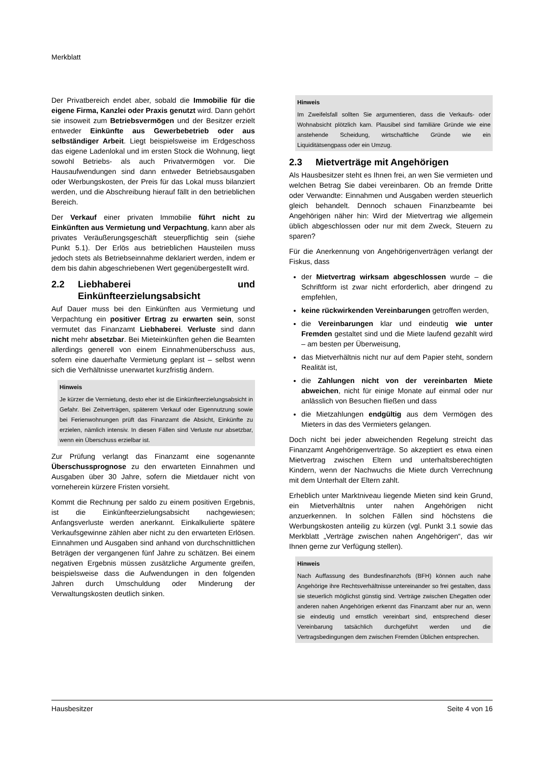Merkblatt
Der Privatbereich endet aber, sobald die Immobilie für die eigene Firma, Kanzlei oder Praxis genutzt wird. Dann gehört sie insoweit zum Betriebsvermögen und der Besitzer erzielt entweder Einkünfte aus Gewerbebetrieb oder aus selbständiger Arbeit. Liegt beispielsweise im Erdgeschoss das eigene Ladenlokal und im ersten Stock die Wohnung, liegt sowohl Betriebs- als auch Privatvermögen vor. Die Hausaufwendungen sind dann entweder Betriebsausgaben oder Werbungskosten, der Preis für das Lokal muss bilanziert werden, und die Abschreibung hierauf fällt in den betrieblichen Bereich.
Der Verkauf einer privaten Immobilie führt nicht zu Einkünften aus Vermietung und Verpachtung, kann aber als privates Veräußerungsgeschäft steuerpflichtig sein (siehe Punkt 5.1). Der Erlös aus betrieblichen Hausteilen muss jedoch stets als Betriebseinnahme deklariert werden, indem er dem bis dahin abgeschriebenen Wert gegenübergestellt wird.
2.2 Liebhaberei und Einkünfteerzielungsabsicht
Auf Dauer muss bei den Einkünften aus Vermietung und Verpachtung ein positiver Ertrag zu erwarten sein, sonst vermutet das Finanzamt Liebhaberei. Verluste sind dann nicht mehr absetzbar. Bei Mieteinkünften gehen die Beamten allerdings generell von einem Einnahmenüberschuss aus, sofern eine dauerhafte Vermietung geplant ist – selbst wenn sich die Verhältnisse unerwartet kurzfristig ändern.
Hinweis
Je kürzer die Vermietung, desto eher ist die Einkünfteerzielungsabsicht in Gefahr. Bei Zeitverträgen, späterem Verkauf oder Eigennutzung sowie bei Ferienwohnungen prüft das Finanzamt die Absicht, Einkünfte zu erzielen, nämlich intensiv. In diesen Fällen sind Verluste nur absetzbar, wenn ein Überschuss erzielbar ist.
Zur Prüfung verlangt das Finanzamt eine sogenannte Überschussprognose zu den erwarteten Einnahmen und Ausgaben über 30 Jahre, sofern die Mietdauer nicht von vorneherein kürzere Fristen vorsieht.
Kommt die Rechnung per saldo zu einem positiven Ergebnis, ist die Einkünfteerzielungsabsicht nachgewiesen; Anfangsverluste werden anerkannt. Einkalkulierte spätere Verkaufsgewinne zählen aber nicht zu den erwarteten Erlösen. Einnahmen und Ausgaben sind anhand von durchschnittlichen Beträgen der vergangenen fünf Jahre zu schätzen. Bei einem negativen Ergebnis müssen zusätzliche Argumente greifen, beispielsweise dass die Aufwendungen in den folgenden Jahren durch Umschuldung oder Minderung der Verwaltungskosten deutlich sinken.
Hinweis
Im Zweifelsfall sollten Sie argumentieren, dass die Verkaufs- oder Wohnabsicht plötzlich kam. Plausibel sind familiäre Gründe wie eine anstehende Scheidung, wirtschaftliche Gründe wie ein Liquiditätsengpass oder ein Umzug.
2.3 Mietverträge mit Angehörigen
Als Hausbesitzer steht es Ihnen frei, an wen Sie vermieten und welchen Betrag Sie dabei vereinbaren. Ob an fremde Dritte oder Verwandte: Einnahmen und Ausgaben werden steuerlich gleich behandelt. Dennoch schauen Finanzbeamte bei Angehörigen näher hin: Wird der Mietvertrag wie allgemein üblich abgeschlossen oder nur mit dem Zweck, Steuern zu sparen?
Für die Anerkennung von Angehörigenverträgen verlangt der Fiskus, dass
der Mietvertrag wirksam abgeschlossen wurde – die Schriftform ist zwar nicht erforderlich, aber dringend zu empfehlen,
keine rückwirkenden Vereinbarungen getroffen werden,
die Vereinbarungen klar und eindeutig wie unter Fremden gestaltet sind und die Miete laufend gezahlt wird – am besten per Überweisung,
das Mietverhältnis nicht nur auf dem Papier steht, sondern Realität ist,
die Zahlungen nicht von der vereinbarten Miete abweichen, nicht für einige Monate auf einmal oder nur anlässlich von Besuchen fließen und dass
die Mietzahlungen endgültig aus dem Vermögen des Mieters in das des Vermieters gelangen.
Doch nicht bei jeder abweichenden Regelung streicht das Finanzamt Angehörigenverträge. So akzeptiert es etwa einen Mietvertrag zwischen Eltern und unterhaltsberechtigten Kindern, wenn der Nachwuchs die Miete durch Verrechnung mit dem Unterhalt der Eltern zahlt.
Erheblich unter Marktniveau liegende Mieten sind kein Grund, ein Mietverhältnis unter nahen Angehörigen nicht anzuerkennen. In solchen Fällen sind höchstens die Werbungskosten anteilig zu kürzen (vgl. Punkt 3.1 sowie das Merkblatt „Verträge zwischen nahen Angehörigen“, das wir Ihnen gerne zur Verfügung stellen).
Hinweis
Nach Auffassung des Bundesfinanzhofs (BFH) können auch nahe Angehörige ihre Rechtsverhältnisse untereinander so frei gestalten, dass sie steuerlich möglichst günstig sind. Verträge zwischen Ehegatten oder anderen nahen Angehörigen erkennt das Finanzamt aber nur an, wenn sie eindeutig und ernstlich vereinbart sind, entsprechend dieser Vereinbarung tatsächlich durchgeführt werden und die Vertragsbedingungen dem zwischen Fremden Üblichen entsprechen.
Hausbesitzer Seite 4 von 16